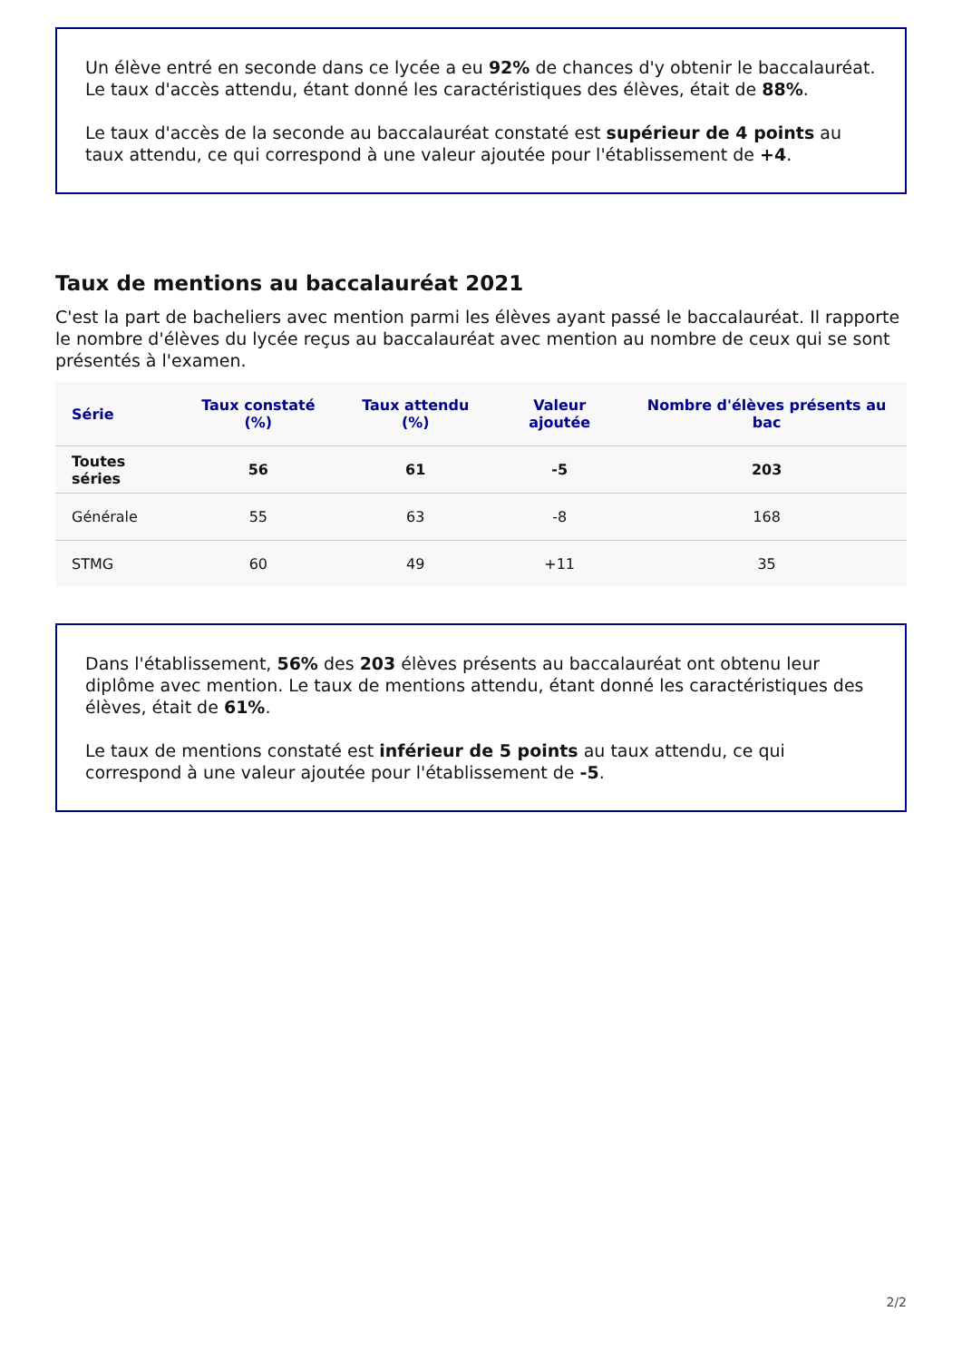Un élève entré en seconde dans ce lycée a eu 92% de chances d'y obtenir le baccalauréat.
Le taux d'accès attendu, étant donné les caractéristiques des élèves, était de 88%.
Le taux d'accès de la seconde au baccalauréat constaté est supérieur de 4 points au taux attendu, ce qui correspond à une valeur ajoutée pour l'établissement de +4.
Taux de mentions au baccalauréat 2021
C'est la part de bacheliers avec mention parmi les élèves ayant passé le baccalauréat. Il rapporte le nombre d'élèves du lycée reçus au baccalauréat avec mention au nombre de ceux qui se sont présentés à l'examen.
| Série | Taux constaté (%) | Taux attendu (%) | Valeur ajoutée | Nombre d'élèves présents au bac |
| --- | --- | --- | --- | --- |
| Toutes séries | 56 | 61 | -5 | 203 |
| Générale | 55 | 63 | -8 | 168 |
| STMG | 60 | 49 | +11 | 35 |
Dans l'établissement, 56% des 203 élèves présents au baccalauréat ont obtenu leur diplôme avec mention. Le taux de mentions attendu, étant donné les caractéristiques des élèves, était de 61%.
Le taux de mentions constaté est inférieur de 5 points au taux attendu, ce qui correspond à une valeur ajoutée pour l'établissement de -5.
2/2